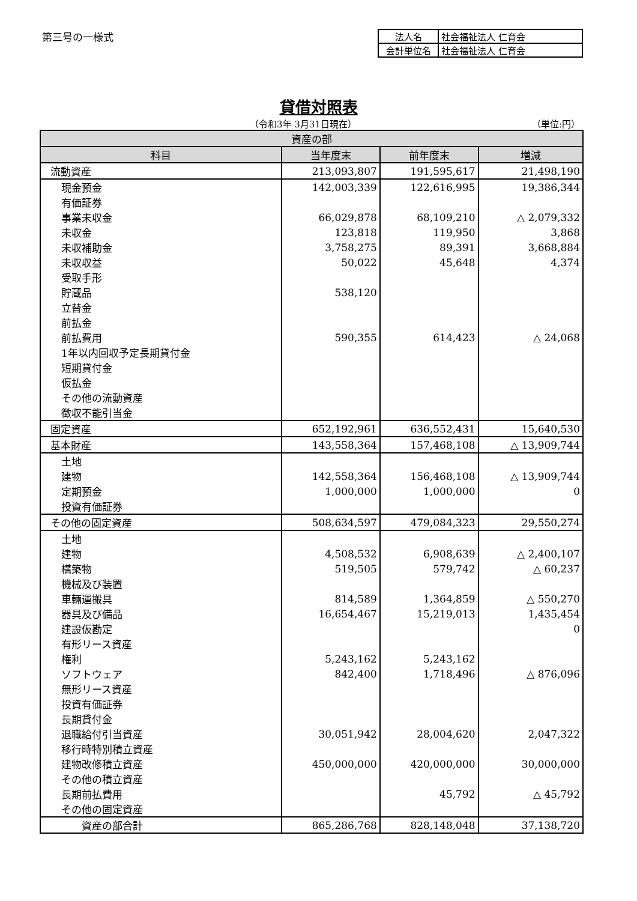第三号の一様式
| 法人名 | 社会福祉法人 仁育会 |
| 会計単位名 | 社会福祉法人 仁育会 |
貸借対照表
（令和3年 3月31日現在） （単位:円）
| 資産の部 | | | |
| --- | --- | --- | --- |
| 科目 | 当年度末 | 前年度末 | 増減 |
| 流動資産 | 213,093,807 | 191,595,617 | 21,498,190 |
| 現金預金 | 142,003,339 | 122,616,995 | 19,386,344 |
| 有価証券 | | | |
| 事業未収金 | 66,029,878 | 68,109,210 | △ 2,079,332 |
| 未収金 | 123,818 | 119,950 | 3,868 |
| 未収補助金 | 3,758,275 | 89,391 | 3,668,884 |
| 未収収益 | 50,022 | 45,648 | 4,374 |
| 受取手形 | | | |
| 貯蔵品 | 538,120 | | |
| 立替金 | | | |
| 前払金 | | | |
| 前払費用 | 590,355 | 614,423 | △ 24,068 |
| 1年以内回収予定長期貸付金 | | | |
| 短期貸付金 | | | |
| 仮払金 | | | |
| その他の流動資産 | | | |
| 徴収不能引当金 | | | |
| 固定資産 | 652,192,961 | 636,552,431 | 15,640,530 |
| 基本財産 | 143,558,364 | 157,468,108 | △ 13,909,744 |
| 土地 | | | |
| 建物 | 142,558,364 | 156,468,108 | △ 13,909,744 |
| 定期預金 | 1,000,000 | 1,000,000 | 0 |
| 投資有価証券 | | | |
| その他の固定資産 | 508,634,597 | 479,084,323 | 29,550,274 |
| 土地 | | | |
| 建物 | 4,508,532 | 6,908,639 | △ 2,400,107 |
| 構築物 | 519,505 | 579,742 | △ 60,237 |
| 機械及び装置 | | | |
| 車輛運搬具 | 814,589 | 1,364,859 | △ 550,270 |
| 器具及び備品 | 16,654,467 | 15,219,013 | 1,435,454 |
| 建設仮勘定 | | | 0 |
| 有形リース資産 | | | |
| 権利 | 5,243,162 | 5,243,162 | |
| ソフトウェア | 842,400 | 1,718,496 | △ 876,096 |
| 無形リース資産 | | | |
| 投資有価証券 | | | |
| 長期貸付金 | | | |
| 退職給付引当資産 | 30,051,942 | 28,004,620 | 2,047,322 |
| 移行時特別積立資産 | | | |
| 建物改修積立資産 | 450,000,000 | 420,000,000 | 30,000,000 |
| その他の積立資産 | | | |
| 長期前払費用 | | 45,792 | △ 45,792 |
| その他の固定資産 | | | |
| 資産の部合計 | 865,286,768 | 828,148,048 | 37,138,720 |